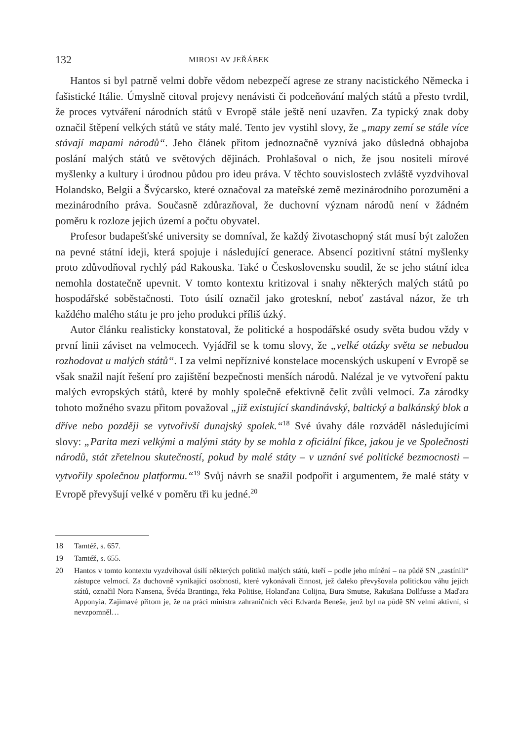132 MIROSLAV JEŘÁBEK
Hantos si byl patrně velmi dobře vědom nebezpečí agrese ze strany nacistického Německa i fašistické Itálie. Úmyslně citoval projevy nenávisti či podceňování malých států a přesto tvrdil, že proces vytváření národních států v Evropě stále ještě není uzavřen. Za typický znak doby označil štěpení velkých států ve státy malé. Tento jev vystihl slovy, že „mapy zemí se stále více stávají mapami národů“. Jeho článek přitom jednoznačně vyznívá jako důsledná obhajoba poslání malých států ve světových dějinách. Prohlašoval o nich, že jsou nositeli mírové myšlenky a kultury i úrodnou půdou pro ideu práva. V těchto souvislostech zvláště vyzdvihoval Holandsko, Belgii a Švýcarsko, které označoval za mateřské země mezinárodního porozumění a mezinárodního práva. Současně zdůrazňoval, že duchovní význam národů není v žádném poměru k rozloze jejich území a počtu obyvatel.
Profesor budapešťské university se domníval, že každý životaschopný stát musí být založen na pevné státní ideji, která spojuje i následující generace. Absencí pozitivní státní myšlenky proto zdůvodňoval rychlý pád Rakouska. Také o Československu soudil, že se jeho státní idea nemohla dostatečně upevnit. V tomto kontextu kritizoval i snahy některých malých států po hospodářské soběstačnosti. Toto úsilí označil jako groteskní, neboť zastával názor, že trh každého malého státu je pro jeho produkci příliš úzký.
Autor článku realisticky konstatoval, že politické a hospodářské osudy světa budou vždy v první linii záviset na velmocech. Vyjádřil se k tomu slovy, že „velké otázky světa se nebudou rozhodovat u malých států“. I za velmi nepříznivé konstelace mocenských uskupení v Evropě se však snažil najít řešení pro zajištění bezpečnosti menších národů. Nalézal je ve vytvoření paktu malých evropských států, které by mohly společně efektivně čelit zvůli velmocí. Za zárodky tohoto možného svazu přitom považoval „již existující skandinávský, baltický a balkánský blok a dříve nebo později se vytvořivší dunajský spolek.“<sup>18</sup> Své úvahy dále rozváděl následujícími slovy: „Parita mezi velkými a malými státy by se mohla z oficiální fikce, jakou je ve Společnosti národů, stát zřetelnou skutečností, pokud by malé státy – v uznání své politické bezmocnosti – vytvořily společnou platformu.“<sup>19</sup> Svůj návrh se snažil podpořit i argumentem, že malé státy v Evropě převyšují velké v poměru tři ku jedné.<sup>20</sup>
18 Tamtéž, s. 657.
19 Tamtéž, s. 655.
20 Hantos v tomto kontextu vyzdvihoval úsilí některých politiků malých států, kteří – podle jeho mínění – na půdě SN „zastínili“ zástupce velmocí. Za duchovně vynikající osobnosti, které vykonávali činnost, jež daleko převyšovala politickou váhu jejich států, označil Nora Nansena, Švéda Brantinga, řeka Politise, Holanďana Colijna, Bura Smutse, Rakušana Dollfusse a Maďara Apponyia. Zajímavé přitom je, že na práci ministra zahraničních věcí Edvarda Beneše, jenž byl na půdě SN velmi aktivní, si nevzpomněl…